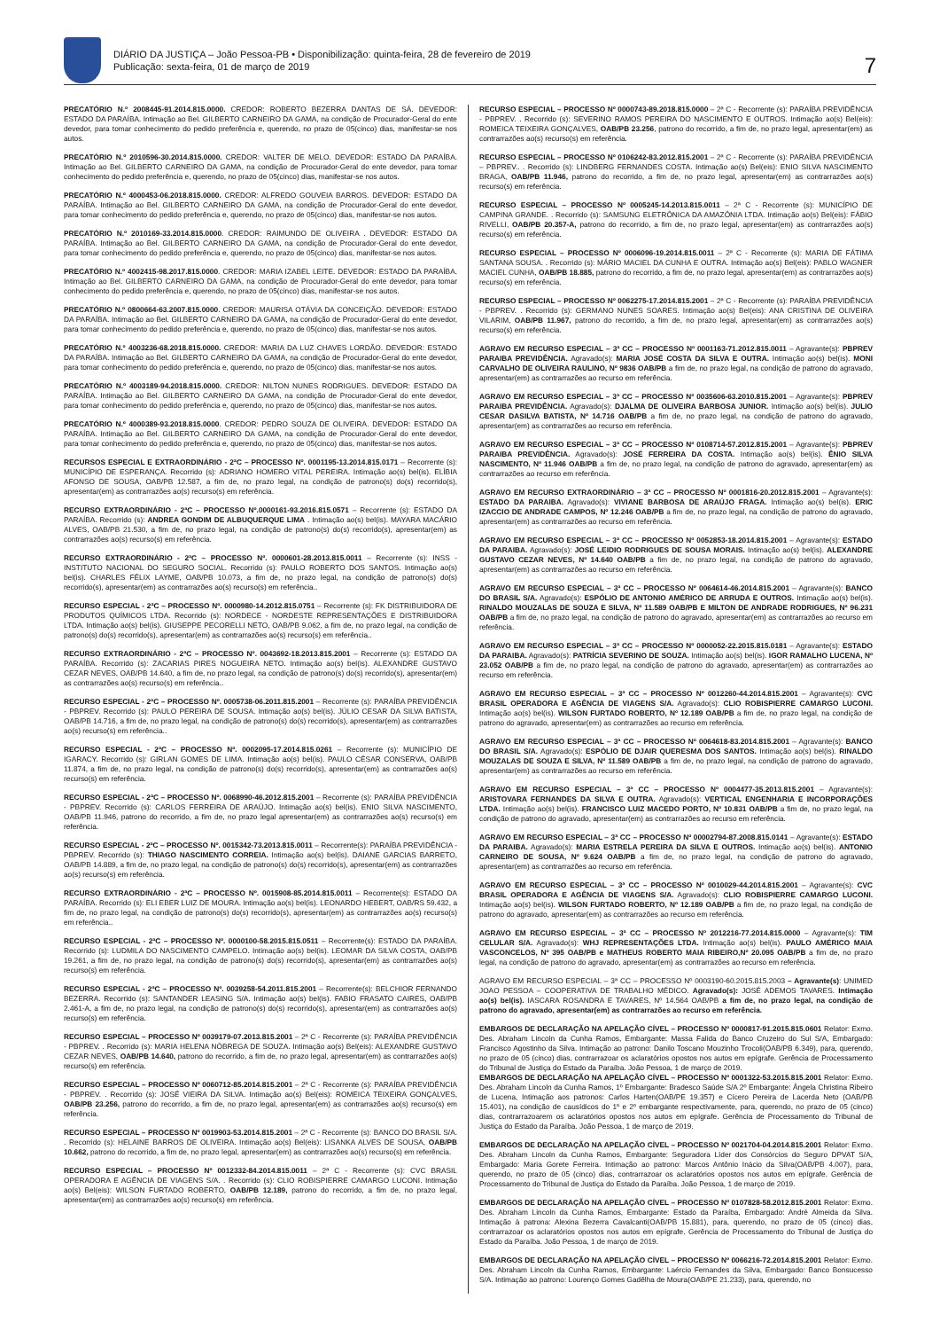DIÁRIO DA JUSTIÇA – João Pessoa-PB • Disponibilização: quinta-feira, 28 de fevereiro de 2019
Publicação: sexta-feira, 01 de março de 2019
7
PRECATÓRIO N.º 2008445-91.2014.815.0000. CREDOR: ROBERTO BEZERRA DANTAS DE SÁ. DEVEDOR: ESTADO DA PARAÍBA. Intimação ao Bel. GILBERTO CARNEIRO DA GAMA, na condição de Procurador-Geral do ente devedor, para tomar conhecimento do pedido preferência e, querendo, no prazo de 05(cinco) dias, manifestar-se nos autos.
PRECATÓRIO N.º 2010596-30.2014.815.0000. CREDOR: VALTER DE MELO. DEVEDOR: ESTADO DA PARAÍBA. Intimação ao Bel. GILBERTO CARNEIRO DA GAMA, na condição de Procurador-Geral do ente devedor, para tomar conhecimento do pedido preferência e, querendo, no prazo de 05(cinco) dias, manifestar-se nos autos.
PRECATÓRIO N.º 4000453-06.2018.815.0000. CREDOR: ALFREDO GOUVEIA BARROS. DEVEDOR: ESTADO DA PARAÍBA. Intimação ao Bel. GILBERTO CARNEIRO DA GAMA, na condição de Procurador-Geral do ente devedor, para tomar conhecimento do pedido preferência e, querendo, no prazo de 05(cinco) dias, manifestar-se nos autos.
PRECATÓRIO N.º 2010169-33.2014.815.0000. CREDOR: RAIMUNDO DE OLIVEIRA . DEVEDOR: ESTADO DA PARAÍBA. Intimação ao Bel. GILBERTO CARNEIRO DA GAMA, na condição de Procurador-Geral do ente devedor, para tomar conhecimento do pedido preferência e, querendo, no prazo de 05(cinco) dias, manifestar-se nos autos.
PRECATÓRIO N.º 4002415-98.2017.815.0000. CREDOR: MARIA IZABEL LEITE. DEVEDOR: ESTADO DA PARAÍBA. Intimação ao Bel. GILBERTO CARNEIRO DA GAMA, na condição de Procurador-Geral do ente devedor, para tomar conhecimento do pedido preferência e, querendo, no prazo de 05(cinco) dias, manifestar-se nos autos.
PRECATÓRIO N.º 0800664-63.2007.815.0000. CREDOR: MAURISA OTÁVIA DA CONCEIÇÃO. DEVEDOR: ESTADO DA PARAÍBA. Intimação ao Bel. GILBERTO CARNEIRO DA GAMA, na condição de Procurador-Geral do ente devedor, para tomar conhecimento do pedido preferência e, querendo, no prazo de 05(cinco) dias, manifestar-se nos autos.
PRECATÓRIO N.º 4003236-68.2018.815.0000. CREDOR: MARIA DA LUZ CHAVES LORDÃO. DEVEDOR: ESTADO DA PARAÍBA. Intimação ao Bel. GILBERTO CARNEIRO DA GAMA, na condição de Procurador-Geral do ente devedor, para tomar conhecimento do pedido preferência e, querendo, no prazo de 05(cinco) dias, manifestar-se nos autos.
PRECATÓRIO N.º 4003189-94.2018.815.0000. CREDOR: NILTON NUNES RODRIGUES. DEVEDOR: ESTADO DA PARAÍBA. Intimação ao Bel. GILBERTO CARNEIRO DA GAMA, na condição de Procurador-Geral do ente devedor, para tomar conhecimento do pedido preferência e, querendo, no prazo de 05(cinco) dias, manifestar-se nos autos.
PRECATÓRIO N.º 4000389-93.2018.815.0000. CREDOR: PEDRO SOUZA DE OLIVEIRA. DEVEDOR: ESTADO DA PARAÍBA. Intimação ao Bel. GILBERTO CARNEIRO DA GAMA, na condição de Procurador-Geral do ente devedor, para tomar conhecimento do pedido preferência e, querendo, no prazo de 05(cinco) dias, manifestar-se nos autos.
RECURSOS ESPECIAL E EXTRAORDINÁRIO - 2ªC – PROCESSO Nº. 0001195-13.2014.815.0171 – Recorrente (s): MUNICÍPIO DE ESPERANÇA. Recorrido (s): ADRIANO HOMERO VITAL PEREIRA. Intimação ao(s) bel(is). ELÍBIA AFONSO DE SOUSA, OAB/PB 12.587, a fim de, no prazo legal, na condição de patrono(s) do(s) recorrido(s), apresentar(em) as contrarrazões ao(s) recurso(s) em referência.
RECURSO EXTRAORDINÁRIO - 2ªC – PROCESSO Nº.0000161-93.2016.815.0571 – Recorrente (s): ESTADO DA PARAÍBA. Recorrido (s): ANDREA GONDIM DE ALBUQUERQUE LIMA . Intimação ao(s) bel(is). MAYARA MACÁRIO ALVES, OAB/PB 21.530, a fim de, no prazo legal, na condição de patrono(s) do(s) recorrido(s), apresentar(em) as contrarrazões ao(s) recurso(s) em referência.
RECURSO EXTRAORDINÁRIO - 2ªC – PROCESSO Nº. 0000601-28.2013.815.0011 – Recorrente (s): INSS - INSTITUTO NACIONAL DO SEGURO SOCIAL. Recorrido (s): PAULO ROBERTO DOS SANTOS. Intimação ao(s) bel(is). CHARLES FÉLIX LAYME, OAB/PB 10.073, a fim de, no prazo legal, na condição de patrono(s) do(s) recorrido(s), apresentar(em) as contrarrazões ao(s) recurso(s) em referência..
RECURSO ESPECIAL - 2ªC – PROCESSO Nº. 0000980-14.2012.815.0751 – Recorrente (s): FK DISTRIBUIDORA DE PRODUTOS QUÍMICOS LTDA. Recorrido (s): NORDECE - NORDESTE REPRESENTAÇÕES E DISTRIBUIDORA LTDA. Intimação ao(s) bel(is). GIUSEPPE PECORELLI NETO, OAB/PB 9.062, a fim de, no prazo legal, na condição de patrono(s) do(s) recorrido(s), apresentar(em) as contrarrazões ao(s) recurso(s) em referência..
RECURSO EXTRAORDINÁRIO - 2ªC – PROCESSO Nº. 0043692-18.2013.815.2001 – Recorrente (s): ESTADO DA PARAÍBA. Recorrido (s): ZACARIAS PIRES NOGUEIRA NETO. Intimação ao(s) bel(is). ALEXANDRE GUSTAVO CEZAR NEVES, OAB/PB 14.640, a fim de, no prazo legal, na condição de patrono(s) do(s) recorrido(s), apresentar(em) as contrarrazões ao(s) recurso(s) em referência..
RECURSO ESPECIAL - 2ªC – PROCESSO Nº. 0005738-06.2011.815.2001 – Recorrente (s): PARAÍBA PREVIDÊNCIA - PBPREV. Recorrido (s): PAULO PEREIRA DE SOUSA. Intimação ao(s) bel(is). JÚLIO CESAR DA SILVA BATISTA, OAB/PB 14.716, a fim de, no prazo legal, na condição de patrono(s) do(s) recorrido(s), apresentar(em) as contrarrazões ao(s) recurso(s) em referência..
RECURSO ESPECIAL - 2ªC – PROCESSO Nº. 0002095-17.2014.815.0261 – Recorrente (s): MUNICÍPIO DE IGARACY. Recorrido (s): GIRLAN GOMES DE LIMA. Intimação ao(s) bel(is). PAULO CÉSAR CONSERVA, OAB/PB 11.874, a fim de, no prazo legal, na condição de patrono(s) do(s) recorrido(s), apresentar(em) as contrarrazões ao(s) recurso(s) em referência.
RECURSO ESPECIAL - 2ªC – PROCESSO Nº. 0068990-46.2012.815.2001 – Recorrente (s): PARAÍBA PREVIDÊNCIA - PBPREV. Recorrido (s): CARLOS FERREIRA DE ARAÚJO. Intimação ao(s) bel(is). ENIO SILVA NASCIMENTO, OAB/PB 11.946, patrono do recorrido, a fim de, no prazo legal apresentar(em) as contrarrazões ao(s) recurso(s) em referência.
RECURSO ESPECIAL - 2ªC – PROCESSO Nº. 0015342-73.2013.815.0011 – Recorrente(s): PARAÍBA PREVIDÊNCIA - PBPREV. Recorrido (s): THIAGO NASCIMENTO CORREIA. Intimação ao(s) bel(is). DAIANE GARCIAS BARRETO, OAB/PB 14.889, a fim de, no prazo legal, na condição de patrono(s) do(s) recorrido(s), apresentar(em) as contrarrazões ao(s) recurso(s) em referência.
RECURSO EXTRAORDINÁRIO - 2ªC – PROCESSO Nº. 0015908-85.2014.815.0011 – Recorrente(s): ESTADO DA PARAÍBA. Recorrido (s): ELI EBER LUIZ DE MOURA. Intimação ao(s) bel(is). LEONARDO HEBERT, OAB/RS 59.432, a fim de, no prazo legal, na condição de patrono(s) do(s) recorrido(s), apresentar(em) as contrarrazões ao(s) recurso(s) em referência..
RECURSO ESPECIAL - 2ªC – PROCESSO Nº. 0000100-58.2015.815.0511 – Recorrente(s): ESTADO DA PARAÍBA. Recorrido (s): LUDMILA DO NASCIMENTO CAMPELO. Intimação ao(s) bel(is). LEOMAR DA SILVA COSTA, OAB/PB 19.261, a fim de, no prazo legal, na condição de patrono(s) do(s) recorrido(s), apresentar(em) as contrarrazões ao(s) recurso(s) em referência.
RECURSO ESPECIAL - 2ªC – PROCESSO Nº. 0039258-54.2011.815.2001 – Recorrente(s): BELCHIOR FERNANDO BEZERRA. Recorrido (s): SANTANDER LEASING S/A. Intimação ao(s) bel(is). FABIO FRASATO CAIRES, OAB/PB 2.461-A, a fim de, no prazo legal, na condição de patrono(s) do(s) recorrido(s), apresentar(em) as contrarrazões ao(s) recurso(s) em referência.
RECURSO ESPECIAL – PROCESSO Nº 0039179-07.2013.815.2001 – 2ª C - Recorrente (s): PARAÍBA PREVIDÊNCIA - PBPREV. . Recorrido (s): MARIA HELENA NÓBREGA DE SOUZA. Intimação ao(s) Bel(eis): ALEXANDRE GUSTAVO CEZAR NEVES, OAB/PB 14.640, patrono do recorrido, a fim de, no prazo legal, apresentar(em) as contrarrazões ao(s) recurso(s) em referência.
RECURSO ESPECIAL – PROCESSO Nº 0060712-85.2014.815.2001 – 2ª C - Recorrente (s): PARAÍBA PREVIDÊNCIA - PBPREV. . Recorrido (s): JOSÉ VIEIRA DA SILVA. Intimação ao(s) Bel(eis): ROMEICA TEIXEIRA GONÇALVES, OAB/PB 23.256, patrono do recorrido, a fim de, no prazo legal, apresentar(em) as contrarrazões ao(s) recurso(s) em referência.
RECURSO ESPECIAL – PROCESSO Nº 0019903-53.2014.815.2001 – 2ª C - Recorrente (s): BANCO DO BRASIL S/A. . Recorrido (s): HELAINE BARROS DE OLIVEIRA. Intimação ao(s) Bel(eis): LISANKA ALVES DE SOUSA, OAB/PB 10.662, patrono do recorrido, a fim de, no prazo legal, apresentar(em) as contrarrazões ao(s) recurso(s) em referência.
RECURSO ESPECIAL – PROCESSO Nº 0012332-84.2014.815.0011 – 2ª C - Recorrente (s): CVC BRASIL OPERADORA E AGÊNCIA DE VIAGENS S/A. . Recorrido (s): CLIO ROBISPIERRE CAMARGO LUCONI. Intimação ao(s) Bel(eis): WILSON FURTADO ROBERTO, OAB/PB 12.189, patrono do recorrido, a fim de, no prazo legal, apresentar(em) as contrarrazões ao(s) recurso(s) em referência.
RECURSO ESPECIAL – PROCESSO Nº 0000743-89.2018.815.0000 – 2ª C - Recorrente (s): PARAÍBA PREVIDÊNCIA - PBPREV. . Recorrido (s): SEVERINO RAMOS PEREIRA DO NASCIMENTO E OUTROS. Intimação ao(s) Bel(eis): ROMEICA TEIXEIRA GONÇALVES, OAB/PB 23.256, patrono do recorrido, a fim de, no prazo legal, apresentar(em) as contrarrazões ao(s) recurso(s) em referência.
RECURSO ESPECIAL – PROCESSO Nº 0106242-83.2012.815.2001 – 2ª C - Recorrente (s): PARAÍBA PREVIDÊNCIA – PBPREV.. . Recorrido (s): LINDBERG FERNANDES COSTA. Intimação ao(s) Bel(eis): ENIO SILVA NASCIMENTO BRAGA, OAB/PB 11.946, patrono do recorrido, a fim de, no prazo legal, apresentar(em) as contrarrazões ao(s) recurso(s) em referência.
RECURSO ESPECIAL – PROCESSO Nº 0005245-14.2013.815.0011 – 2ª C - Recorrente (s): MUNICÍPIO DE CAMPINA GRANDE. . Recorrido (s): SAMSUNG ELETRÔNICA DA AMAZÔNIA LTDA. Intimação ao(s) Bel(eis): FÁBIO RIVELLI, OAB/PB 20.357-A, patrono do recorrido, a fim de, no prazo legal, apresentar(em) as contrarrazões ao(s) recurso(s) em referência.
RECURSO ESPECIAL – PROCESSO Nº 0006096-19.2014.815.0011 – 2ª C - Recorrente (s): MARIA DE FÁTIMA SANTANA SOUSA. . Recorrido (s): MÁRIO MACIEL DA CUNHA E OUTRA. Intimação ao(s) Bel(eis): PABLO WAGNER MACIEL CUNHA, OAB/PB 18.885, patrono do recorrido, a fim de, no prazo legal, apresentar(em) as contrarrazões ao(s) recurso(s) em referência.
RECURSO ESPECIAL – PROCESSO Nº 0062275-17.2014.815.2001 – 2ª C - Recorrente (s): PARAÍBA PREVIDÊNCIA - PBPREV. . Recorrido (s): GERMANO NUNES SOARES. Intimação ao(s) Bel(eis): ANA CRISTINA DE OLIVEIRA VILARIM, OAB/PB 11.967, patrono do recorrido, a fim de, no prazo legal, apresentar(em) as contrarrazões ao(s) recurso(s) em referência.
AGRAVO EM RECURSO ESPECIAL – 3ª CC – PROCESSO Nº 0001163-71.2012.815.0011 – Agravante(s): PBPREV PARAIBA PREVIDÊNCIA. Agravado(s): MARIA JOSÉ COSTA DA SILVA E OUTRA. Intimação ao(s) bel(is). MONI CARVALHO DE OLIVEIRA RAULINO, Nº 9836 OAB/PB a fim de, no prazo legal, na condição de patrono do agravado, apresentar(em) as contrarrazões ao recurso em referência.
AGRAVO EM RECURSO ESPECIAL – 3ª CC – PROCESSO Nº 0035606-63.2010.815.2001 – Agravante(s): PBPREV PARAIBA PREVIDÊNCIA. Agravado(s): DJALMA DE OLIVEIRA BARBOSA JUNIOR. Intimação ao(s) bel(is). JULIO CESAR DASILVA BATISTA, Nº 14.716 OAB/PB a fim de, no prazo legal, na condição de patrono do agravado, apresentar(em) as contrarrazões ao recurso em referência.
AGRAVO EM RECURSO ESPECIAL – 3ª CC – PROCESSO Nº 0108714-57.2012.815.2001 – Agravante(s): PBPREV PARAIBA PREVIDÊNCIA. Agravado(s): JOSÉ FERREIRA DA COSTA. Intimação ao(s) bel(is). ÊNIO SILVA NASCIMENTO, Nº 11.946 OAB/PB a fim de, no prazo legal, na condição de patrono do agravado, apresentar(em) as contrarrazões ao recurso em referência.
AGRAVO EM RECURSO EXTRAORDINÁRIO – 3ª CC – PROCESSO Nº 0001816-20.2012.815.2001 – Agravante(s): ESTADO DA PARAIBA. Agravado(s): VIVIANE BARBOSA DE ARAÚJO FRAGA. Intimação ao(s) bel(is). ERIC IZACCIO DE ANDRADE CAMPOS, Nº 12.246 OAB/PB a fim de, no prazo legal, na condição de patrono do agravado, apresentar(em) as contrarrazões ao recurso em referência.
AGRAVO EM RECURSO ESPECIAL – 3ª CC – PROCESSO Nº 0052853-18.2014.815.2001 – Agravante(s): ESTADO DA PARAIBA. Agravado(s): JOSÉ LEIDIO RODRIGUES DE SOUSA MORAIS. Intimação ao(s) bel(is). ALEXANDRE GUSTAVO CEZAR NEVES, Nº 14.640 OAB/PB a fim de, no prazo legal, na condição de patrono do agravado, apresentar(em) as contrarrazões ao recurso em referência.
AGRAVO EM RECURSO ESPECIAL – 3ª CC – PROCESSO Nº 0064614-46.2014.815.2001 – Agravante(s): BANCO DO BRASIL S/A. Agravado(s): ESPÓLIO DE ANTONIO AMÉRICO DE ARRUDA E OUTROS. Intimação ao(s) bel(is). RINALDO MOUZALAS DE SOUZA E SILVA, Nº 11.589 OAB/PB E MILTON DE ANDRADE RODRIGUES, Nº 96.231 OAB/PB a fim de, no prazo legal, na condição de patrono do agravado, apresentar(em) as contrarrazões ao recurso em referência.
AGRAVO EM RECURSO ESPECIAL – 3ª CC – PROCESSO Nº 0000052-22.2015.815.0181 – Agravante(s): ESTADO DA PARAIBA. Agravado(s): PATRÍCIA SEVERINO DE SOUZA. Intimação ao(s) bel(is). IGOR RAMALHO LUCENA, Nº 23.052 OAB/PB a fim de, no prazo legal, na condição de patrono do agravado, apresentar(em) as contrarrazões ao recurso em referência.
AGRAVO EM RECURSO ESPECIAL – 3ª CC – PROCESSO Nº 0012260-44.2014.815.2001 – Agravante(s): CVC BRASIL OPERADORA E AGÊNCIA DE VIAGENS S/A. Agravado(s): CLIO ROBISPIERRE CAMARGO LUCONI. Intimação ao(s) bel(is). WILSON FURTADO ROBERTO, Nº 12.189 OAB/PB a fim de, no prazo legal, na condição de patrono do agravado, apresentar(em) as contrarrazões ao recurso em referência.
AGRAVO EM RECURSO ESPECIAL – 3ª CC – PROCESSO Nº 0064618-83.2014.815.2001 – Agravante(s): BANCO DO BRASIL S/A. Agravado(s): ESPÓLIO DE DJAIR QUERESMA DOS SANTOS. Intimação ao(s) bel(is). RINALDO MOUZALAS DE SOUZA E SILVA, Nº 11.589 OAB/PB a fim de, no prazo legal, na condição de patrono do agravado, apresentar(em) as contrarrazões ao recurso em referência.
AGRAVO EM RECURSO ESPECIAL – 3ª CC – PROCESSO Nº 0004477-35.2013.815.2001 – Agravante(s): ARISTOVARA FERNANDES DA SILVA E OUTRA. Agravado(s): VERTICAL ENGENHARIA E INCORPORAÇÕES LTDA. Intimação ao(s) bel(is). FRANCISCO LUIZ MACEDO PORTO, Nº 10.831 OAB/PB a fim de, no prazo legal, na condição de patrono do agravado, apresentar(em) as contrarrazões ao recurso em referência.
AGRAVO EM RECURSO ESPECIAL – 3ª CC – PROCESSO Nº 00002794-87.2008.815.0141 – Agravante(s): ESTADO DA PARAIBA. Agravado(s): MARIA ESTRELA PEREIRA DA SILVA E OUTROS. Intimação ao(s) bel(is). ANTONIO CARNEIRO DE SOUSA, Nº 9.624 OAB/PB a fim de, no prazo legal, na condição de patrono do agravado, apresentar(em) as contrarrazões ao recurso em referência.
AGRAVO EM RECURSO ESPECIAL – 3ª CC – PROCESSO Nº 0010029-44.2014.815.2001 – Agravante(s): CVC BRASIL OPERADORA E AGÊNCIA DE VIAGENS S/A. Agravado(s): CLIO ROBISPIERRE CAMARGO LUCONI. Intimação ao(s) bel(is). WILSON FURTADO ROBERTO, Nº 12.189 OAB/PB a fim de, no prazo legal, na condição de patrono do agravado, apresentar(em) as contrarrazões ao recurso em referência.
AGRAVO EM RECURSO ESPECIAL – 3ª CC – PROCESSO Nº 2012216-77.2014.815.0000 – Agravante(s): TIM CELULAR S/A. Agravado(s): WHJ REPRESENTAÇÕES LTDA. Intimação ao(s) bel(is). PAULO AMÉRICO MAIA VASCONCELOS, Nº 395 OAB/PB e MATHEUS ROBERTO MAIA RIBEIRO,Nº 20.095 OAB/PB a fim de, no prazo legal, na condição de patrono do agravado, apresentar(em) as contrarrazões ao recurso em referência.
AGRAVO EM RECURSO ESPECIAL – 3ª CC – PROCESSO Nº 0003190-60.2015.815.2003 – Agravante(s): UNIMED JOAO PESSOA – COOPERATIVA DE TRABALHO MÉDICO. Agravado(s): JOSÉ ADEMOS TAVARES. Intimação ao(s) bel(is). IASCARA ROSANDRA E TAVARES, Nº 14.564 OAB/PB a fim de, no prazo legal, na condição de patrono do agravado, apresentar(em) as contrarrazões ao recurso em referência.
EMBARGOS DE DECLARAÇÃO NA APELAÇÃO CÍVEL – PROCESSO Nº 0000817-91.2015.815.0601 Relator: Exmo. Des. Abraham Lincoln da Cunha Ramos, Embargante: Massa Falida do Banco Cruzeiro do Sul S/A, Embargado: Francisco Agostinho da Silva. Intimação ao patrono: Danilo Toscano Mouzinho Trocoli(OAB/PB 6.349), para, querendo, no prazo de 05 (cinco) dias, contrarrazoar os aclaratórios opostos nos autos em epígrafe. Gerência de Processamento do Tribunal de Justiça do Estado da Paraíba. João Pessoa, 1 de março de 2019.
EMBARGOS DE DECLARAÇÃO NA APELAÇÃO CÍVEL – PROCESSO Nº 0001322-53.2015.815.2001 Relator: Exmo. Des. Abraham Lincoln da Cunha Ramos, 1º Embargante: Bradesco Saúde S/A 2º Embargante: Ângela Christina Ribeiro de Lucena, Intimação aos patronos: Carlos Harten(OAB/PE 19.357) e Cícero Pereira de Lacerda Neto (OAB/PB 15.401), na condição de causídicos do 1º e 2º embargante respectivamente, para, querendo, no prazo de 05 (cinco) dias, contrarrazoarem os aclaratórios opostos nos autos em epígrafe. Gerência de Processamento do Tribunal de Justiça do Estado da Paraíba. João Pessoa, 1 de março de 2019.
EMBARGOS DE DECLARAÇÃO NA APELAÇÃO CÍVEL – PROCESSO Nº 0021704-04.2014.815.2001 Relator: Exmo. Des. Abraham Lincoln da Cunha Ramos, Embargante: Seguradora Líder dos Consórcios do Seguro DPVAT S/A, Embargado: Maria Gorete Ferreira. Intimação ao patrono: Marcos Antônio Inácio da Silva(OAB/PB 4.007), para, querendo, no prazo de 05 (cinco) dias, contrarrazoar os aclaratórios opostos nos autos em epígrafe. Gerência de Processamento do Tribunal de Justiça do Estado da Paraíba. João Pessoa, 1 de março de 2019.
EMBARGOS DE DECLARAÇÃO NA APELAÇÃO CÍVEL – PROCESSO Nº 0107828-58.2012.815.2001 Relator: Exmo. Des. Abraham Lincoln da Cunha Ramos, Embargante: Estado da Paraíba, Embargado: André Almeida da Silva. Intimação à patrona: Alexina Bezerra Cavalcanti(OAB/PB 15.881), para, querendo, no prazo de 05 (cinco) dias, contrarrazoar os aclaratórios opostos nos autos em epígrafe. Gerência de Processamento do Tribunal de Justiça do Estado da Paraíba. João Pessoa, 1 de março de 2019.
EMBARGOS DE DECLARAÇÃO NA APELAÇÃO CÍVEL – PROCESSO Nº 0066216-72.2014.815.2001 Relator: Exmo. Des. Abraham Lincoln da Cunha Ramos, Embargante: Laércio Fernandes da Silva, Embargado: Banco Bonsucesso S/A. Intimação ao patrono: Lourenço Gomes Gadêlha de Moura(OAB/PE 21.233), para, querendo, no